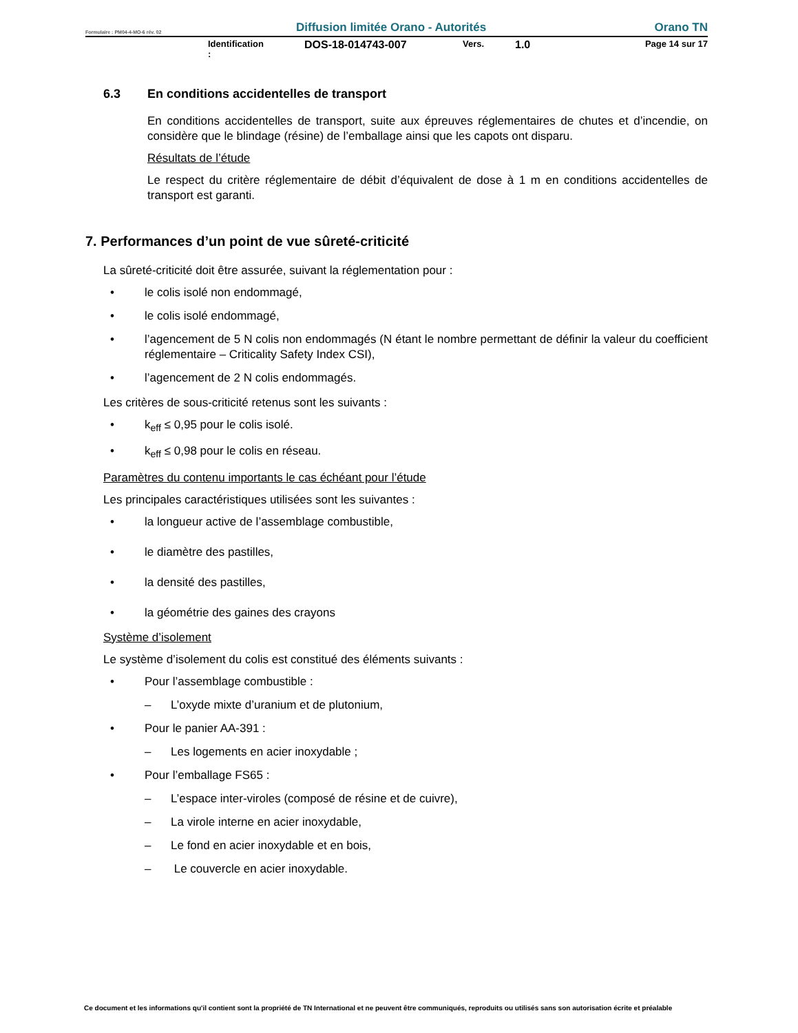Formulaire : PM04-4-MO-6 rév. 02 Diffusion limitée Orano - Autorités Orano TN
Identification : DOS-18-014743-007 Vers. 1.0 Page 14 sur 17
6.3 En conditions accidentelles de transport
En conditions accidentelles de transport, suite aux épreuves réglementaires de chutes et d’incendie, on considère que le blindage (résine) de l’emballage ainsi que les capots ont disparu.
Résultats de l’étude
Le respect du critère réglementaire de débit d’équivalent de dose à 1 m en conditions accidentelles de transport est garanti.
7. Performances d’un point de vue sûreté-criticité
La sûreté-criticité doit être assurée, suivant la réglementation pour :
• le colis isolé non endommagé,
• le colis isolé endommagé,
• l’agencement de 5 N colis non endommagés (N étant le nombre permettant de définir la valeur du coefficient réglementaire – Criticality Safety Index CSI),
• l’agencement de 2 N colis endommagés.
Les critères de sous-criticité retenus sont les suivants :
• k<sub>eff</sub> ≤ 0,95 pour le colis isolé.
• k<sub>eff</sub> ≤ 0,98 pour le colis en réseau.
Paramètres du contenu importants le cas échéant pour l’étude
Les principales caractéristiques utilisées sont les suivantes :
• la longueur active de l’assemblage combustible,
• le diamètre des pastilles,
• la densité des pastilles,
• la géométrie des gaines des crayons
Système d’isolement
Le système d’isolement du colis est constitué des éléments suivants :
• Pour l’assemblage combustible :
– L’oxyde mixte d’uranium et de plutonium,
• Pour le panier AA-391 :
– Les logements en acier inoxydable ;
• Pour l’emballage FS65 :
– L’espace inter-viroles (composé de résine et de cuivre),
– La virole interne en acier inoxydable,
– Le fond en acier inoxydable et en bois,
– Le couvercle en acier inoxydable.
Ce document et les informations qu'il contient sont la propriété de TN International et ne peuvent être communiqués, reproduits ou utilisés sans son autorisation écrite et préalable